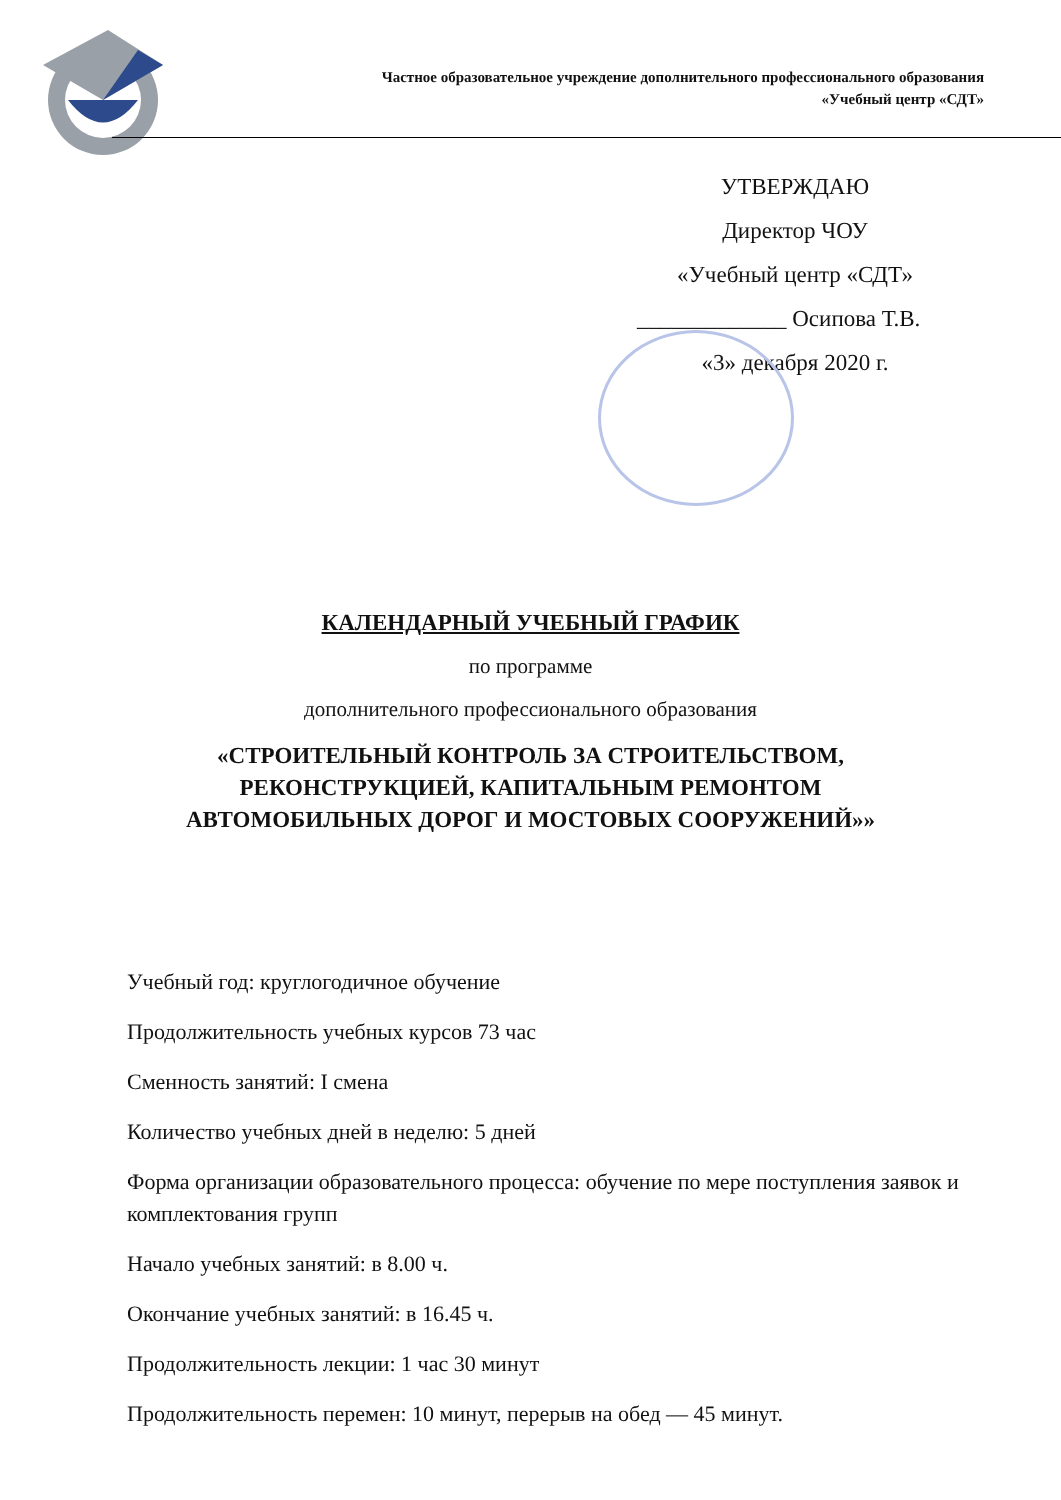Частное образовательное учреждение дополнительного профессионального образования
«Учебный центр «СДТ»
УТВЕРЖДАЮ
Директор ЧОУ
«Учебный центр «СДТ»
_____________ Осипова Т.В.
«3» декабря 2020 г.
КАЛЕНДАРНЫЙ УЧЕБНЫЙ ГРАФИК
по программе
дополнительного профессионального образования
«СТРОИТЕЛЬНЫЙ КОНТРОЛЬ ЗА СТРОИТЕЛЬСТВОМ,
РЕКОНСТРУКЦИЕЙ, КАПИТАЛЬНЫМ РЕМОНТОМ
АВТОМОБИЛЬНЫХ ДОРОГ И МОСТОВЫХ СООРУЖЕНИЙ»»
Учебный год: круглогодичное обучение
Продолжительность учебных курсов 73 час
Сменность занятий: I смена
Количество учебных дней в неделю: 5 дней
Форма организации образовательного процесса: обучение по мере поступления заявок и комплектования групп
Начало учебных занятий: в 8.00 ч.
Окончание учебных занятий: в 16.45 ч.
Продолжительность лекции: 1 час 30 минут
Продолжительность перемен: 10 минут, перерыв на обед — 45 минут.